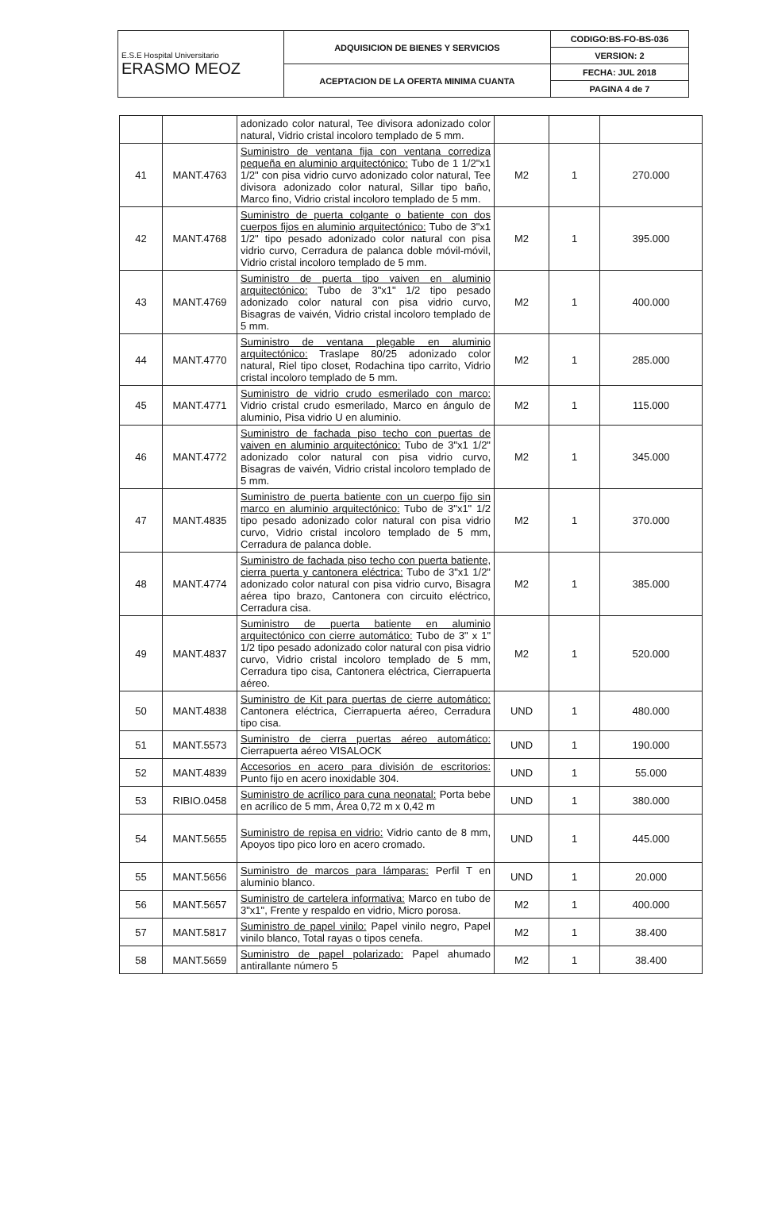| E.S.E Hospital Universitario ERASMO MEOZ | ADQUISICION DE BIENES Y SERVICIOS | CODIGO:BS-FO-BS-036 |
| | | VERSION: 2 |
| | ACEPTACION DE LA OFERTA MINIMA CUANTA | FECHA: JUL 2018 |
| | | PAGINA 4 de 7 |
| | | adonizado color natural, Tee divisora adonizado color natural, Vidrio cristal incoloro templado de 5 mm. | | | |
| 41 | MANT.4763 | Suministro de ventana fija con ventana corrediza pequeña en aluminio arquitectónico: Tubo de 1 1/2"x1 1/2" con pisa vidrio curvo adonizado color natural, Tee divisora adonizado color natural, Sillar tipo baño, Marco fino, Vidrio cristal incoloro templado de 5 mm. | M2 | 1 | 270.000 |
| 42 | MANT.4768 | Suministro de puerta colgante o batiente con dos cuerpos fijos en aluminio arquitectónico: Tubo de 3"x1 1/2" tipo pesado adonizado color natural con pisa vidrio curvo, Cerradura de palanca doble móvil-móvil, Vidrio cristal incoloro templado de 5 mm. | M2 | 1 | 395.000 |
| 43 | MANT.4769 | Suministro de puerta tipo vaiven en aluminio arquitectónico: Tubo de 3"x1" 1/2 tipo pesado adonizado color natural con pisa vidrio curvo, Bisagras de vaivén, Vidrio cristal incoloro templado de 5 mm. | M2 | 1 | 400.000 |
| 44 | MANT.4770 | Suministro de ventana plegable en aluminio arquitectónico: Traslape 80/25 adonizado color natural, Riel tipo closet, Rodachina tipo carrito, Vidrio cristal incoloro templado de 5 mm. | M2 | 1 | 285.000 |
| 45 | MANT.4771 | Suministro de vidrio crudo esmerilado con marco: Vidrio cristal crudo esmerilado, Marco en ángulo de aluminio, Pisa vidrio U en aluminio. | M2 | 1 | 115.000 |
| 46 | MANT.4772 | Suministro de fachada piso techo con puertas de vaiven en aluminio arquitectónico: Tubo de 3"x1 1/2" adonizado color natural con pisa vidrio curvo, Bisagras de vaivén, Vidrio cristal incoloro templado de 5 mm. | M2 | 1 | 345.000 |
| 47 | MANT.4835 | Suministro de puerta batiente con un cuerpo fijo sin marco en aluminio arquitectónico: Tubo de 3"x1" 1/2 tipo pesado adonizado color natural con pisa vidrio curvo, Vidrio cristal incoloro templado de 5 mm, Cerradura de palanca doble. | M2 | 1 | 370.000 |
| 48 | MANT.4774 | Suministro de fachada piso techo con puerta batiente, cierra puerta y cantonera eléctrica: Tubo de 3"x1 1/2" adonizado color natural con pisa vidrio curvo, Bisagra aérea tipo brazo, Cantonera con circuito eléctrico, Cerradura cisa. | M2 | 1 | 385.000 |
| 49 | MANT.4837 | Suministro de puerta batiente en aluminio arquitectónico con cierre automático: Tubo de 3" x 1" 1/2 tipo pesado adonizado color natural con pisa vidrio curvo, Vidrio cristal incoloro templado de 5 mm, Cerradura tipo cisa, Cantonera eléctrica, Cierrapuerta aéreo. | M2 | 1 | 520.000 |
| 50 | MANT.4838 | Suministro de Kit para puertas de cierre automático: Cantonera eléctrica, Cierrapuerta aéreo, Cerradura tipo cisa. | UND | 1 | 480.000 |
| 51 | MANT.5573 | Suministro de cierra puertas aéreo automático: Cierrapuerta aéreo VISALOCK | UND | 1 | 190.000 |
| 52 | MANT.4839 | Accesorios en acero para división de escritorios: Punto fijo en acero inoxidable 304. | UND | 1 | 55.000 |
| 53 | RIBIO.0458 | Suministro de acrílico para cuna neonatal: Porta bebe en acrílico de 5 mm, Área 0,72 m x 0,42 m | UND | 1 | 380.000 |
| 54 | MANT.5655 | Suministro de repisa en vidrio: Vidrio canto de 8 mm, Apoyos tipo pico loro en acero cromado. | UND | 1 | 445.000 |
| 55 | MANT.5656 | Suministro de marcos para lámparas: Perfil T en aluminio blanco. | UND | 1 | 20.000 |
| 56 | MANT.5657 | Suministro de cartelera informativa: Marco en tubo de 3"x1", Frente y respaldo en vidrio, Micro porosa. | M2 | 1 | 400.000 |
| 57 | MANT.5817 | Suministro de papel vinilo: Papel vinilo negro, Papel vinilo blanco, Total rayas o tipos cenefa. | M2 | 1 | 38.400 |
| 58 | MANT.5659 | Suministro de papel polarizado: Papel ahumado antirallante número 5 | M2 | 1 | 38.400 |